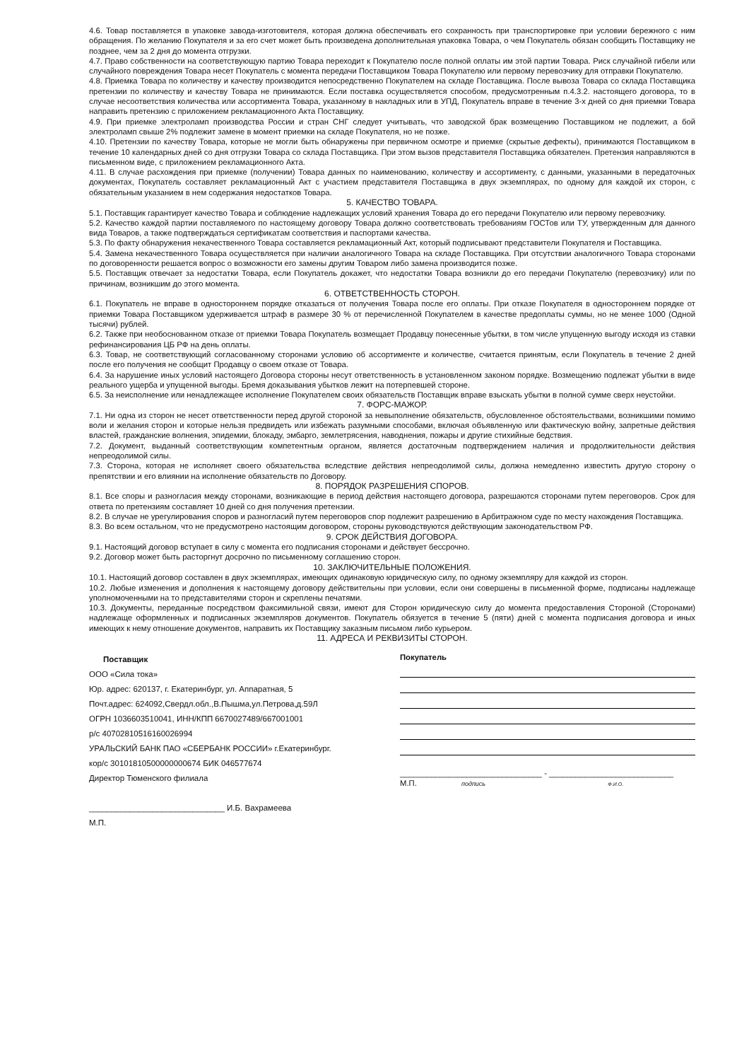4.6. Товар поставляется в упаковке завода-изготовителя, которая должна обеспечивать его сохранность при транспортировке при условии бережного с ним обращения. По желанию Покупателя и за его счет может быть произведена дополнительная упаковка Товара, о чем Покупатель обязан сообщить Поставщику не позднее, чем за 2 дня до момента отгрузки.
4.7. Право собственности на соответствующую партию Товара переходит к Покупателю после полной оплаты им этой партии Товара. Риск случайной гибели или случайного повреждения Товара несет Покупатель с момента передачи Поставщиком Товара Покупателю или первому перевозчику для отправки Покупателю.
4.8. Приемка Товара по количеству и качеству производится непосредственно Покупателем на складе Поставщика. После вывоза Товара со склада Поставщика претензии по количеству и качеству Товара не принимаются. Если поставка осуществляется способом, предусмотренным п.4.3.2. настоящего договора, то в случае несоответствия количества или ассортимента Товара, указанному в накладных или в УПД, Покупатель вправе в течение 3-х дней со дня приемки Товара направить претензию с приложением рекламационного Акта Поставщику.
4.9. При приемке электроламп производства России и стран СНГ следует учитывать, что заводской брак возмещению Поставщиком не подлежит, а бой электроламп свыше 2% подлежит замене в момент приемки на складе Покупателя, но не позже.
4.10. Претензии по качеству Товара, которые не могли быть обнаружены при первичном осмотре и приемке (скрытые дефекты), принимаются Поставщиком в течение 10 календарных дней со дня отгрузки Товара со склада Поставщика. При этом вызов представителя Поставщика обязателен. Претензия направляются в письменном виде, с приложением рекламационного Акта.
4.11. В случае расхождения при приемке (получении) Товара данных по наименованию, количеству и ассортименту, с данными, указанными в передаточных документах, Покупатель составляет рекламационный Акт с участием представителя Поставщика в двух экземплярах, по одному для каждой их сторон, с обязательным указанием в нем содержания недостатков Товара.
5. КАЧЕСТВО ТОВАРА.
5.1. Поставщик гарантирует качество Товара и соблюдение надлежащих условий хранения Товара до его передачи Покупателю или первому перевозчику.
5.2. Качество каждой партии поставляемого по настоящему договору Товара должно соответствовать требованиям ГОСТов или ТУ, утвержденным для данного вида Товаров, а также подтверждаться сертификатам соответствия и паспортами качества.
5.3. По факту обнаружения некачественного Товара составляется рекламационный Акт, который подписывают представители Покупателя и Поставщика.
5.4. Замена некачественного Товара осуществляется при наличии аналогичного Товара на складе Поставщика. При отсутствии аналогичного Товара сторонами по договоренности решается вопрос о возможности его замены другим Товаром либо замена производится позже.
5.5. Поставщик отвечает за недостатки Товара, если Покупатель докажет, что недостатки Товара возникли до его передачи Покупателю (перевозчику) или по причинам, возникшим до этого момента.
6. ОТВЕТСТВЕННОСТЬ СТОРОН.
6.1. Покупатель не вправе в одностороннем порядке отказаться от получения Товара после его оплаты. При отказе Покупателя в одностороннем порядке от приемки Товара Поставщиком удерживается штраф в размере 30 % от перечисленной Покупателем в качестве предоплаты суммы, но не менее 1000 (Одной тысячи) рублей.
6.2. Также при необоснованном отказе от приемки Товара Покупатель возмещает Продавцу понесенные убытки, в том числе упущенную выгоду исходя из ставки рефинансирования ЦБ РФ на день оплаты.
6.3. Товар, не соответствующий согласованному сторонами условию об ассортименте и количестве, считается принятым, если Покупатель в течение 2 дней после его получения не сообщит Продавцу о своем отказе от Товара.
6.4. За нарушение иных условий настоящего Договора стороны несут ответственность в установленном законом порядке. Возмещению подлежат убытки в виде реального ущерба и упущенной выгоды. Бремя доказывания убытков лежит на потерпевшей стороне.
6.5. За неисполнение или ненадлежащее исполнение Покупателем своих обязательств Поставщик вправе взыскать убытки в полной сумме сверх неустойки.
7. ФОРС-МАЖОР.
7.1. Ни одна из сторон не несет ответственности перед другой стороной за невыполнение обязательств, обусловленное обстоятельствами, возникшими помимо воли и желания сторон и которые нельзя предвидеть или избежать разумными способами, включая объявленную или фактическую войну, запретные действия властей, гражданские волнения, эпидемии, блокаду, эмбарго, землетрясения, наводнения, пожары и другие стихийные бедствия.
7.2. Документ, выданный соответствующим компетентным органом, является достаточным подтверждением наличия и продолжительности действия непреодолимой силы.
7.3. Сторона, которая не исполняет своего обязательства вследствие действия непреодолимой силы, должна немедленно известить другую сторону о препятствии и его влиянии на исполнение обязательств по Договору.
8. ПОРЯДОК РАЗРЕШЕНИЯ СПОРОВ.
8.1. Все споры и разногласия между сторонами, возникающие в период действия настоящего договора, разрешаются сторонами путем переговоров. Срок для ответа по претензиям составляет 10 дней со дня получения претензии.
8.2. В случае не урегулирования споров и разногласий путем переговоров спор подлежит разрешению в Арбитражном суде по месту нахождения Поставщика.
8.3. Во всем остальном, что не предусмотрено настоящим договором, стороны руководствуются действующим законодательством РФ.
9. СРОК ДЕЙСТВИЯ ДОГОВОРА.
9.1. Настоящий договор вступает в силу с момента его подписания сторонами и действует бессрочно.
9.2. Договор может быть расторгнут досрочно по письменному соглашению сторон.
10. ЗАКЛЮЧИТЕЛЬНЫЕ ПОЛОЖЕНИЯ.
10.1. Настоящий договор составлен в двух экземплярах, имеющих одинаковую юридическую силу, по одному экземпляру для каждой из сторон.
10.2. Любые изменения и дополнения к настоящему договору действительны при условии, если они совершены в письменной форме, подписаны надлежаще уполномоченными на то представителями сторон и скреплены печатями.
10.3. Документы, переданные посредством факсимильной связи, имеют для Сторон юридическую силу до момента предоставления Стороной (Сторонами) надлежаще оформленных и подписанных экземпляров документов. Покупатель обязуется в течение 5 (пяти) дней с момента подписания договора и иных имеющих к нему отношение документов, направить их Поставщику заказным письмом либо курьером.
11. АДРЕСА И РЕКВИЗИТЫ СТОРОН.
Поставщик
ООО «Сила тока»
Юр. адрес: 620137, г. Екатеринбург, ул. Аппаратная, 5
Почт.адрес: 624092,Свердл.обл.,В.Пышма,ул.Петрова,д.59Л
ОГРН 1036603510041, ИНН/КПП 6670027489/667001001
р/с 40702810516160026994
УРАЛЬСКИЙ БАНК ПАО «СБЕРБАНК РОССИИ» г.Екатеринбург.
кор/с 30101810500000000674 БИК 046577674
Директор Тюменского филиала
______________________________ И.Б. Вахрамеева
М.П.
Покупатель
________________________________ - ____________________________
М.П. подпись Ф.И.О.